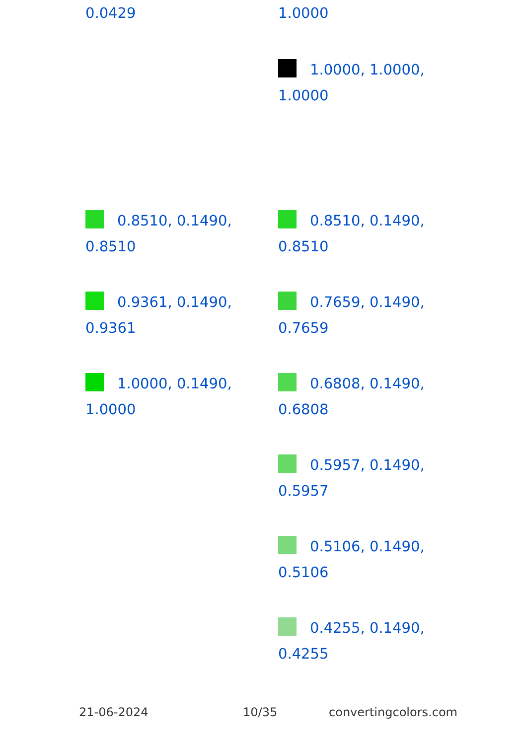0.0429 1.0000
1.0000, 1.0000, 1.0000
0.8510, 0.1490, 0.8510
0.8510, 0.1490, 0.8510
0.9361, 0.1490, 0.9361
0.7659, 0.1490, 0.7659
1.0000, 0.1490, 1.0000
0.6808, 0.1490, 0.6808
0.5957, 0.1490, 0.5957
0.5106, 0.1490, 0.5106
0.4255, 0.1490, 0.4255
21-06-2024 10/35 convertingcolors.com